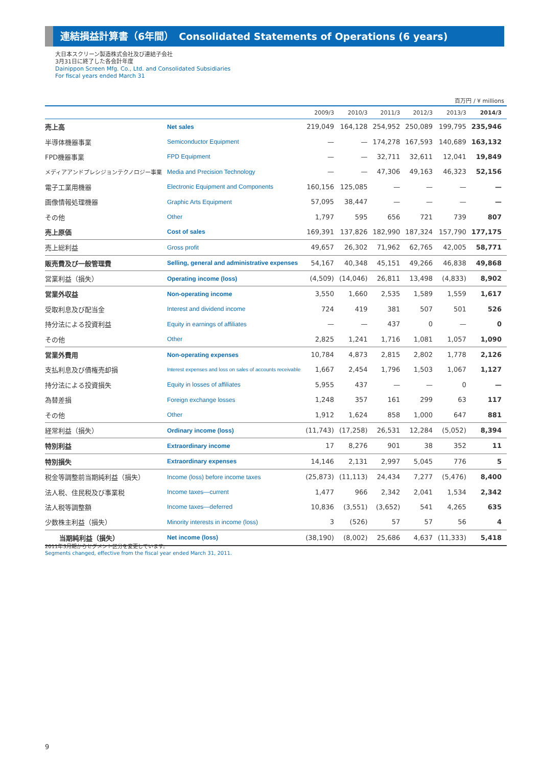連結損益計算書（6年間）　Consolidated Statements of Operations (6 years)
大日本スクリーン製造株式会社及び連結子会社
3月31日に終了した各会計年度
Dainippon Screen Mfg. Co., Ltd. and Consolidated Subsidiaries
For fiscal years ended March 31
百万円 / ¥ millions
| | | 2009/3 | 2010/3 | 2011/3 | 2012/3 | 2013/3 | 2014/3 |
| --- | --- | --- | --- | --- | --- | --- | --- |
| 売上高 | Net sales | 219,049 | 164,128 | 254,952 | 250,089 | 199,795 | 235,946 |
| 半導体機器事業 | Semiconductor Equipment | — | — | 174,278 | 167,593 | 140,689 | 163,132 |
| FPD機器事業 | FPD Equipment | — | — | 32,711 | 32,611 | 12,041 | 19,849 |
| メディアアンドプレシジョンテクノロジー事業 | Media and Precision Technology | — | — | 47,306 | 49,163 | 46,323 | 52,156 |
| 電子工業用機器 | Electronic Equipment and Components | 160,156 | 125,085 | — | — | — | — |
| 画像情報処理機器 | Graphic Arts Equipment | 57,095 | 38,447 | — | — | — | — |
| その他 | Other | 1,797 | 595 | 656 | 721 | 739 | 807 |
| 売上原価 | Cost of sales | 169,391 | 137,826 | 182,990 | 187,324 | 157,790 | 177,175 |
| 売上総利益 | Gross profit | 49,657 | 26,302 | 71,962 | 62,765 | 42,005 | 58,771 |
| 販売費及び一般管理費 | Selling, general and administrative expenses | 54,167 | 40,348 | 45,151 | 49,266 | 46,838 | 49,868 |
| 営業利益（損失） | Operating income (loss) | (4,509) | (14,046) | 26,811 | 13,498 | (4,833) | 8,902 |
| 営業外収益 | Non-operating income | 3,550 | 1,660 | 2,535 | 1,589 | 1,559 | 1,617 |
| 受取利息及び配当金 | Interest and dividend income | 724 | 419 | 381 | 507 | 501 | 526 |
| 持分法による投資利益 | Equity in earnings of affiliates | — | — | 437 | 0 | — | 0 |
| その他 | Other | 2,825 | 1,241 | 1,716 | 1,081 | 1,057 | 1,090 |
| 営業外費用 | Non-operating expenses | 10,784 | 4,873 | 2,815 | 2,802 | 1,778 | 2,126 |
| 支払利息及び債権売却損 | Interest expenses and loss on sales of accounts receivable | 1,667 | 2,454 | 1,796 | 1,503 | 1,067 | 1,127 |
| 持分法による投資損失 | Equity in losses of affiliates | 5,955 | 437 | — | — | 0 | — |
| 為替差損 | Foreign exchange losses | 1,248 | 357 | 161 | 299 | 63 | 117 |
| その他 | Other | 1,912 | 1,624 | 858 | 1,000 | 647 | 881 |
| 経常利益（損失） | Ordinary income (loss) | (11,743) | (17,258) | 26,531 | 12,284 | (5,052) | 8,394 |
| 特別利益 | Extraordinary income | 17 | 8,276 | 901 | 38 | 352 | 11 |
| 特別損失 | Extraordinary expenses | 14,146 | 2,131 | 2,997 | 5,045 | 776 | 5 |
| 税金等調整前当期純利益（損失） | Income (loss) before income taxes | (25,873) | (11,113) | 24,434 | 7,277 | (5,476) | 8,400 |
| 法人税、住民税及び事業税 | Income taxes—current | 1,477 | 966 | 2,342 | 2,041 | 1,534 | 2,342 |
| 法人税等調整額 | Income taxes—deferred | 10,836 | (3,551) | (3,652) | 541 | 4,265 | 635 |
| 少数株主利益（損失） | Minority interests in income (loss) | 3 | (526) | 57 | 57 | 56 | 4 |
| 当期純利益（損失） | Net income (loss) | (38,190) | (8,002) | 25,686 | 4,637 | (11,333) | 5,418 |
2011年3月期からセグメント区分を変更しています。
Segments changed, effective from the fiscal year ended March 31, 2011.
9